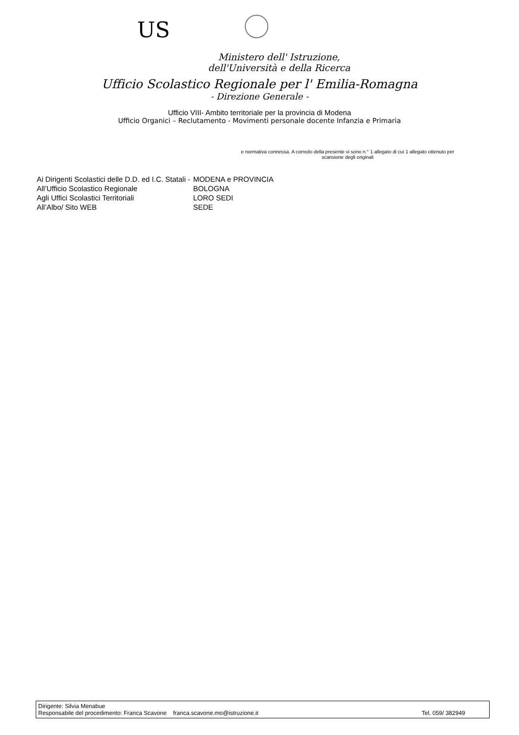US
Ministero dell' Istruzione,
dell'Università e della Ricerca
Ufficio Scolastico Regionale per l' Emilia-Romagna
- Direzione Generale -
Ufficio VIII- Ambito territoriale per la provincia di Modena
Ufficio Organici – Reclutamento - Movimenti personale docente Infanzia e Primaria
e normativa connessa. A corredo della presente vi sono n.° 1 allegato di cui 1 allegato ottenuto per scansione degli originali
| Ai Dirigenti Scolastici delle D.D. ed I.C. Statali - | MODENA e PROVINCIA |
| All’Ufficio Scolastico Regionale | BOLOGNA |
| Agli Uffici Scolastici Territoriali | LORO SEDI |
| All’Albo/ Sito WEB | SEDE |
Dirigente: Silvia Menabue
Responsabile del procedimento: Franca Scavone franca.scavone.mo@istruzione.it Tel. 059/ 382949